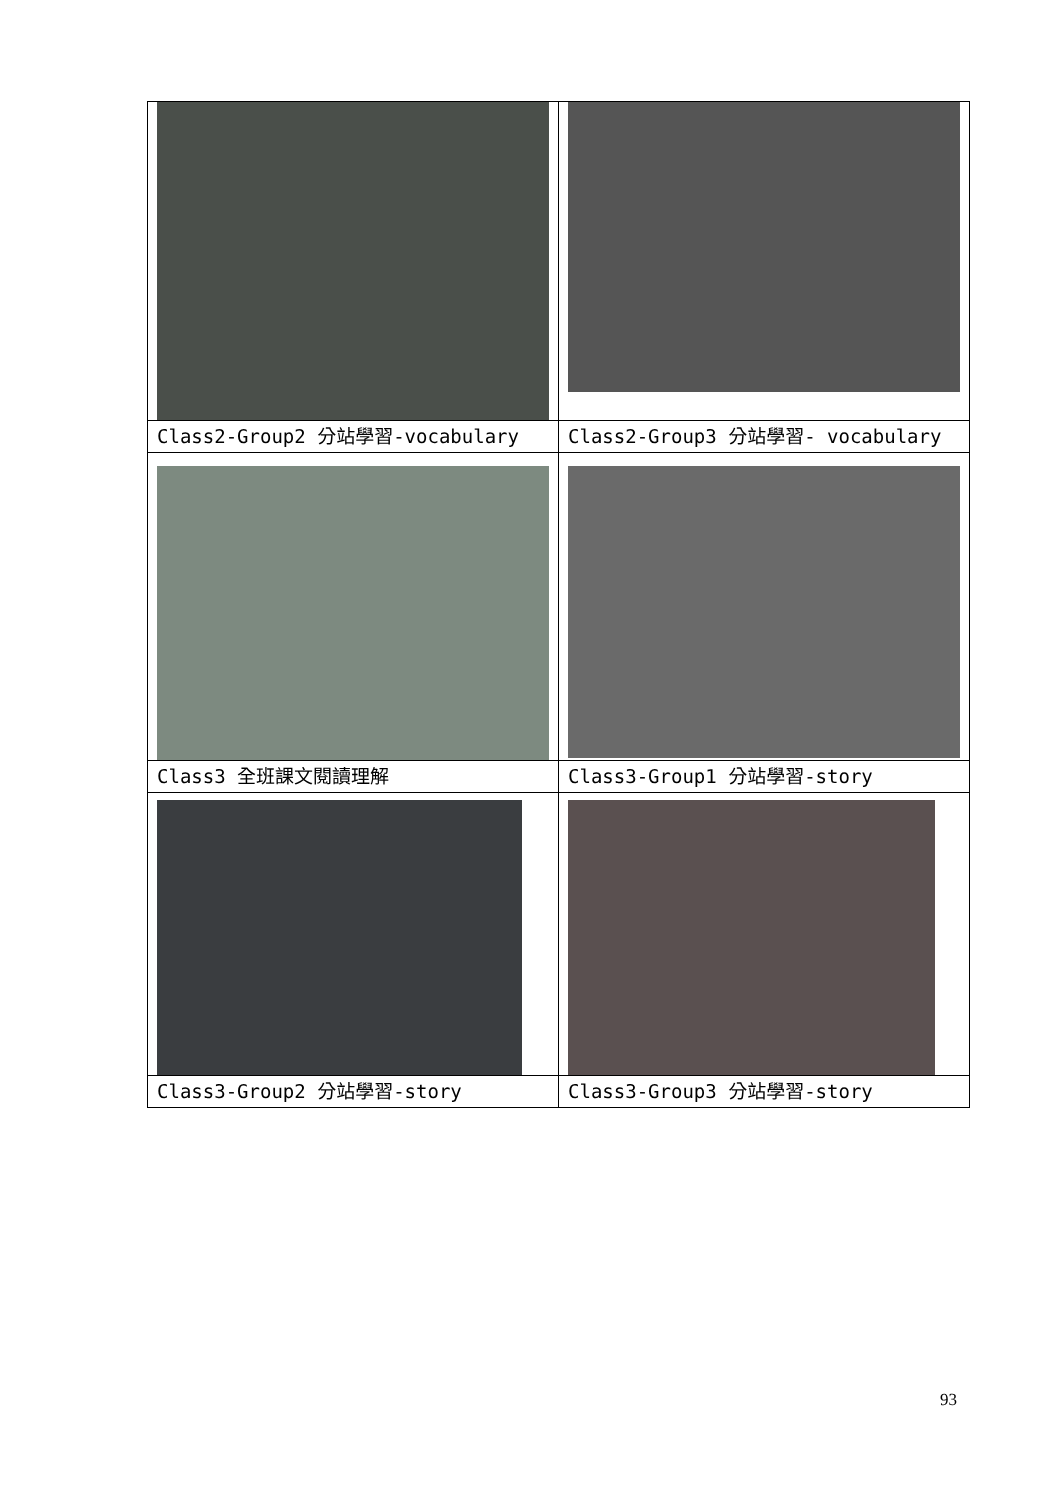| Class2-Group2 分站學習-vocabulary | Class2-Group3 分站學習- vocabulary |
| Class3 全班課文閱讀理解 | Class3-Group1 分站學習-story |
| Class3-Group2 分站學習-story | Class3-Group3 分站學習-story |
93